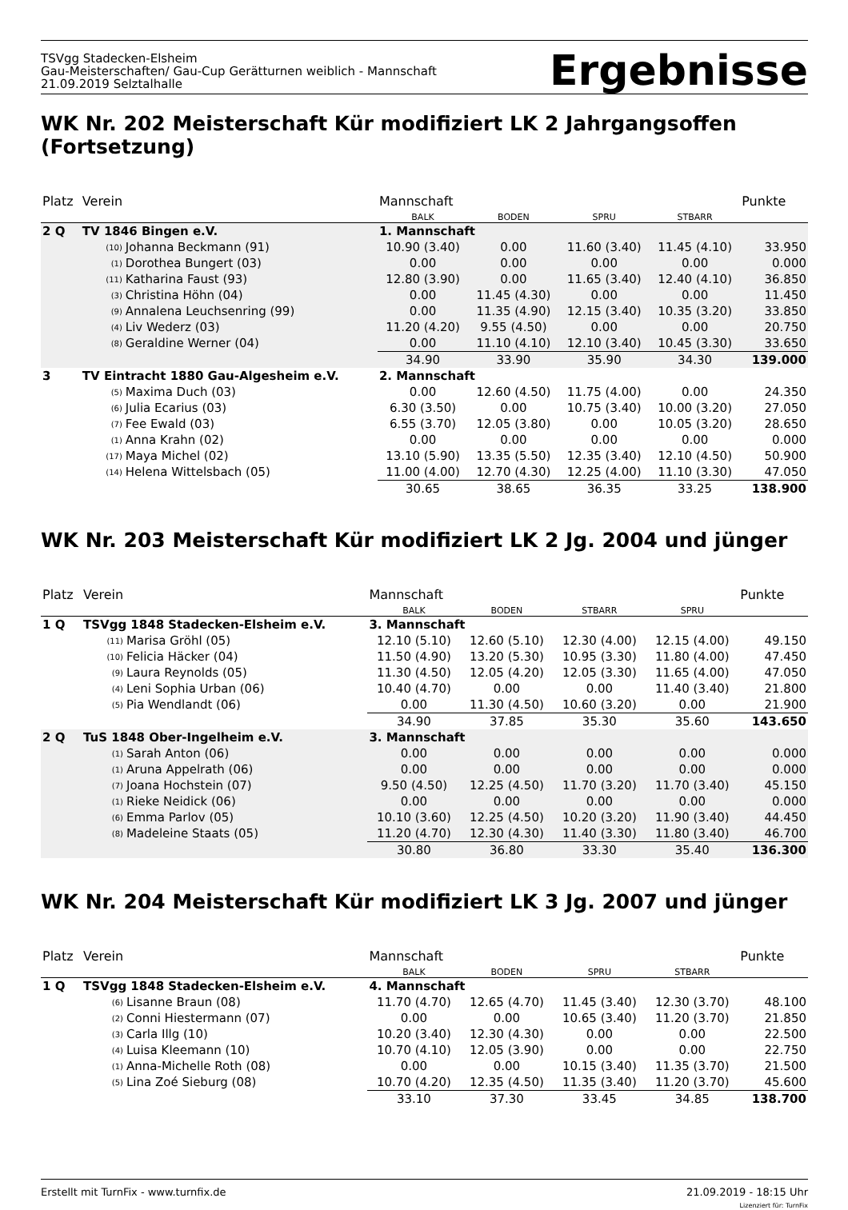TSVgg Stadecken-Elsheim
Gau-Meisterschaften/ Gau-Cup Gerätturnen weiblich - Mannschaft
21.09.2019 Selztalhalle
Ergebnisse
WK Nr. 202 Meisterschaft Kür modifiziert LK 2 Jahrgangsoffen (Fortsetzung)
| Platz | Verein | | Mannschaft | | | | Punkte |
| --- | --- | --- | --- | --- | --- | --- | --- |
| | | | BALK | BODEN | SPRU | STBARR | |
| 2 Q | TV 1846 Bingen e.V. | | 1. Mannschaft | | | | |
| | (10) | Johanna Beckmann (91) | 10.90 (3.40) | 0.00 | 11.60 (3.40) | 11.45 (4.10) | 33.950 |
| | (1) | Dorothea Bungert (03) | 0.00 | 0.00 | 0.00 | 0.00 | 0.000 |
| | (11) | Katharina Faust (93) | 12.80 (3.90) | 0.00 | 11.65 (3.40) | 12.40 (4.10) | 36.850 |
| | (3) | Christina Höhn (04) | 0.00 | 11.45 (4.30) | 0.00 | 0.00 | 11.450 |
| | (9) | Annalena Leuchsenring (99) | 0.00 | 11.35 (4.90) | 12.15 (3.40) | 10.35 (3.20) | 33.850 |
| | (4) | Liv Wederz (03) | 11.20 (4.20) | 9.55 (4.50) | 0.00 | 0.00 | 20.750 |
| | (8) | Geraldine Werner (04) | 0.00 | 11.10 (4.10) | 12.10 (3.40) | 10.45 (3.30) | 33.650 |
| | | | 34.90 | 33.90 | 35.90 | 34.30 | 139.000 |
| 3 | TV Eintracht 1880 Gau-Algesheim e.V. | | 2. Mannschaft | | | | |
| | (5) | Maxima Duch (03) | 0.00 | 12.60 (4.50) | 11.75 (4.00) | 0.00 | 24.350 |
| | (6) | Julia Ecarius (03) | 6.30 (3.50) | 0.00 | 10.75 (3.40) | 10.00 (3.20) | 27.050 |
| | (7) | Fee Ewald (03) | 6.55 (3.70) | 12.05 (3.80) | 0.00 | 10.05 (3.20) | 28.650 |
| | (1) | Anna Krahn (02) | 0.00 | 0.00 | 0.00 | 0.00 | 0.000 |
| | (17) | Maya Michel (02) | 13.10 (5.90) | 13.35 (5.50) | 12.35 (3.40) | 12.10 (4.50) | 50.900 |
| | (14) | Helena Wittelsbach (05) | 11.00 (4.00) | 12.70 (4.30) | 12.25 (4.00) | 11.10 (3.30) | 47.050 |
| | | | 30.65 | 38.65 | 36.35 | 33.25 | 138.900 |
WK Nr. 203 Meisterschaft Kür modifiziert LK 2 Jg. 2004 und jünger
| Platz | Verein | | Mannschaft | | | | Punkte |
| --- | --- | --- | --- | --- | --- | --- | --- |
| | | | BALK | BODEN | STBARR | SPRU | |
| 1 Q | TSVgg 1848 Stadecken-Elsheim e.V. | | 3. Mannschaft | | | | |
| | (11) | Marisa Gröhl (05) | 12.10 (5.10) | 12.60 (5.10) | 12.30 (4.00) | 12.15 (4.00) | 49.150 |
| | (10) | Felicia Häcker (04) | 11.50 (4.90) | 13.20 (5.30) | 10.95 (3.30) | 11.80 (4.00) | 47.450 |
| | (9) | Laura Reynolds (05) | 11.30 (4.50) | 12.05 (4.20) | 12.05 (3.30) | 11.65 (4.00) | 47.050 |
| | (4) | Leni Sophia Urban (06) | 10.40 (4.70) | 0.00 | 0.00 | 11.40 (3.40) | 21.800 |
| | (5) | Pia Wendlandt (06) | 0.00 | 11.30 (4.50) | 10.60 (3.20) | 0.00 | 21.900 |
| | | | 34.90 | 37.85 | 35.30 | 35.60 | 143.650 |
| 2 Q | TuS 1848 Ober-Ingelheim e.V. | | 3. Mannschaft | | | | |
| | (1) | Sarah Anton (06) | 0.00 | 0.00 | 0.00 | 0.00 | 0.000 |
| | (1) | Aruna Appelrath (06) | 0.00 | 0.00 | 0.00 | 0.00 | 0.000 |
| | (7) | Joana Hochstein (07) | 9.50 (4.50) | 12.25 (4.50) | 11.70 (3.20) | 11.70 (3.40) | 45.150 |
| | (1) | Rieke Neidick (06) | 0.00 | 0.00 | 0.00 | 0.00 | 0.000 |
| | (6) | Emma Parlov (05) | 10.10 (3.60) | 12.25 (4.50) | 10.20 (3.20) | 11.90 (3.40) | 44.450 |
| | (8) | Madeleine Staats (05) | 11.20 (4.70) | 12.30 (4.30) | 11.40 (3.30) | 11.80 (3.40) | 46.700 |
| | | | 30.80 | 36.80 | 33.30 | 35.40 | 136.300 |
WK Nr. 204 Meisterschaft Kür modifiziert LK 3 Jg. 2007 und jünger
| Platz | Verein | | Mannschaft | | | | Punkte |
| --- | --- | --- | --- | --- | --- | --- | --- |
| | | | BALK | BODEN | SPRU | STBARR | |
| 1 Q | TSVgg 1848 Stadecken-Elsheim e.V. | | 4. Mannschaft | | | | |
| | (6) | Lisanne Braun (08) | 11.70 (4.70) | 12.65 (4.70) | 11.45 (3.40) | 12.30 (3.70) | 48.100 |
| | (2) | Conni Hiestermann (07) | 0.00 | 0.00 | 10.65 (3.40) | 11.20 (3.70) | 21.850 |
| | (3) | Carla Illg (10) | 10.20 (3.40) | 12.30 (4.30) | 0.00 | 0.00 | 22.500 |
| | (4) | Luisa Kleemann (10) | 10.70 (4.10) | 12.05 (3.90) | 0.00 | 0.00 | 22.750 |
| | (1) | Anna-Michelle Roth (08) | 0.00 | 0.00 | 10.15 (3.40) | 11.35 (3.70) | 21.500 |
| | (5) | Lina Zoé Sieburg (08) | 10.70 (4.20) | 12.35 (4.50) | 11.35 (3.40) | 11.20 (3.70) | 45.600 |
| | | | 33.10 | 37.30 | 33.45 | 34.85 | 138.700 |
Erstellt mit TurnFix - www.turnfix.de
21.09.2019 - 18:15 Uhr
Lizenziert für: TurnFix